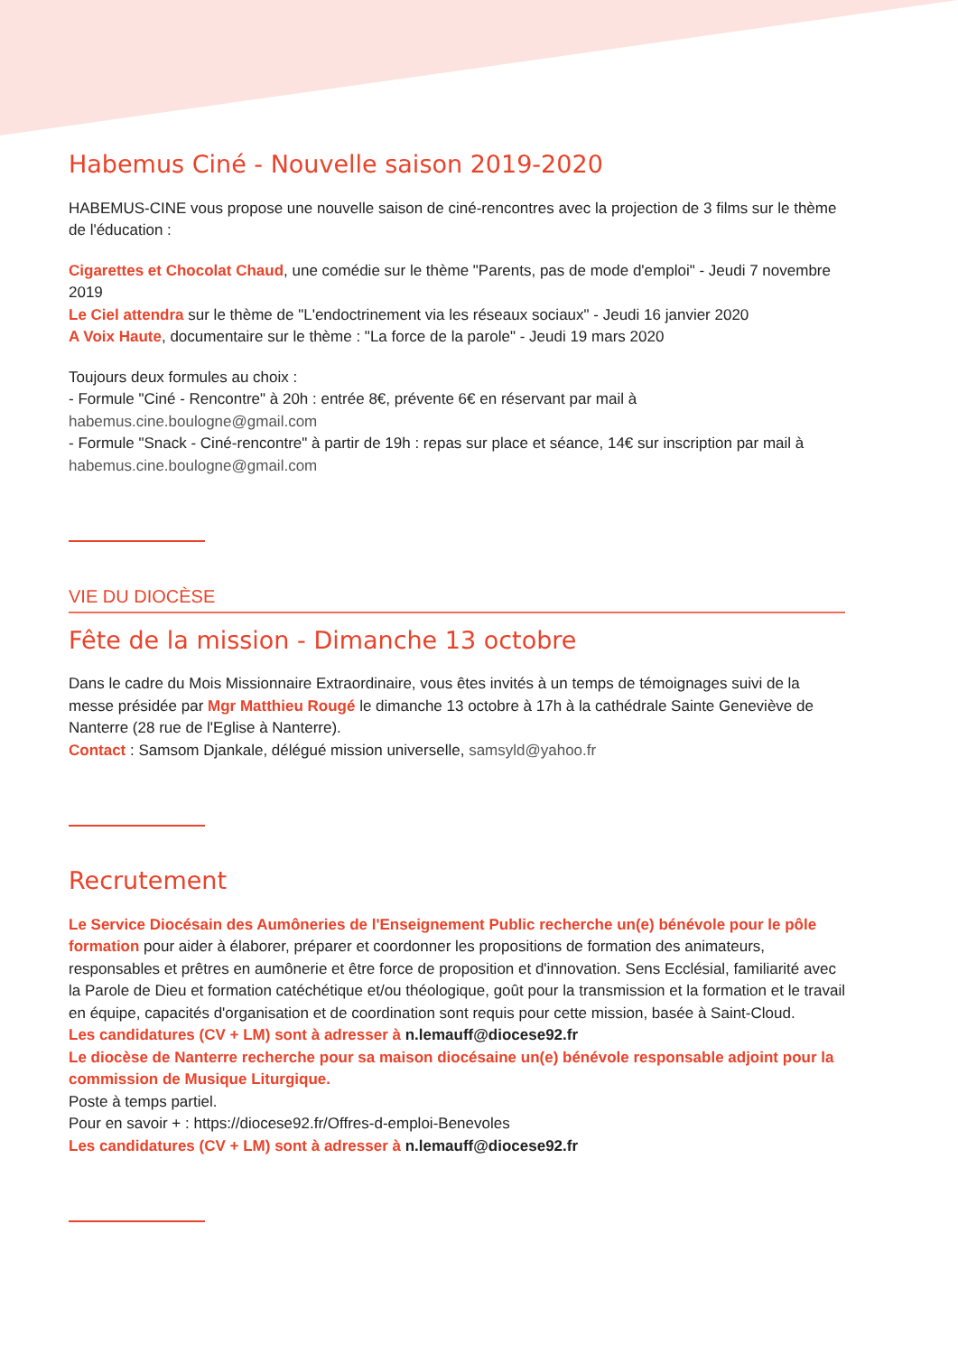Habemus Ciné - Nouvelle saison 2019-2020
HABEMUS-CINE vous propose une nouvelle saison de ciné-rencontres avec la projection de 3 films sur le thème de l'éducation :
Cigarettes et Chocolat Chaud, une comédie sur le thème "Parents, pas de mode d'emploi" - Jeudi 7 novembre 2019
Le Ciel attendra sur le thème de "L'endoctrinement via les réseaux sociaux" - Jeudi 16 janvier 2020
A Voix Haute, documentaire sur le thème : "La force de la parole" - Jeudi 19 mars 2020
Toujours deux formules au choix :
- Formule "Ciné - Rencontre" à 20h : entrée 8€, prévente 6€ en réservant par mail à habemus.cine.boulogne@gmail.com
- Formule "Snack - Ciné-rencontre" à partir de 19h : repas sur place et séance, 14€ sur inscription par mail à habemus.cine.boulogne@gmail.com
VIE DU DIOCÈSE
Fête de la mission - Dimanche 13 octobre
Dans le cadre du Mois Missionnaire Extraordinaire, vous êtes invités à un temps de témoignages suivi de la messe présidée par Mgr Matthieu Rougé le dimanche 13 octobre à 17h à la cathédrale Sainte Geneviève de Nanterre (28 rue de l'Eglise à Nanterre).
Contact : Samsom Djankale, délégué mission universelle, samsyld@yahoo.fr
Recrutement
Le Service Diocésain des Aumôneries de l'Enseignement Public recherche un(e) bénévole pour le pôle formation pour aider à élaborer, préparer et coordonner les propositions de formation des animateurs, responsables et prêtres en aumônerie et être force de proposition et d'innovation. Sens Ecclésial, familiarité avec la Parole de Dieu et formation catéchétique et/ou théologique, goût pour la transmission et la formation et le travail en équipe, capacités d'organisation et de coordination sont requis pour cette mission, basée à Saint-Cloud.
Les candidatures (CV + LM) sont à adresser à n.lemauff@diocese92.fr
Le diocèse de Nanterre recherche pour sa maison diocésaine un(e) bénévole responsable adjoint pour la commission de Musique Liturgique.
Poste à temps partiel.
Pour en savoir + : https://diocese92.fr/Offres-d-emploi-Benevoles
Les candidatures (CV + LM) sont à adresser à n.lemauff@diocese92.fr